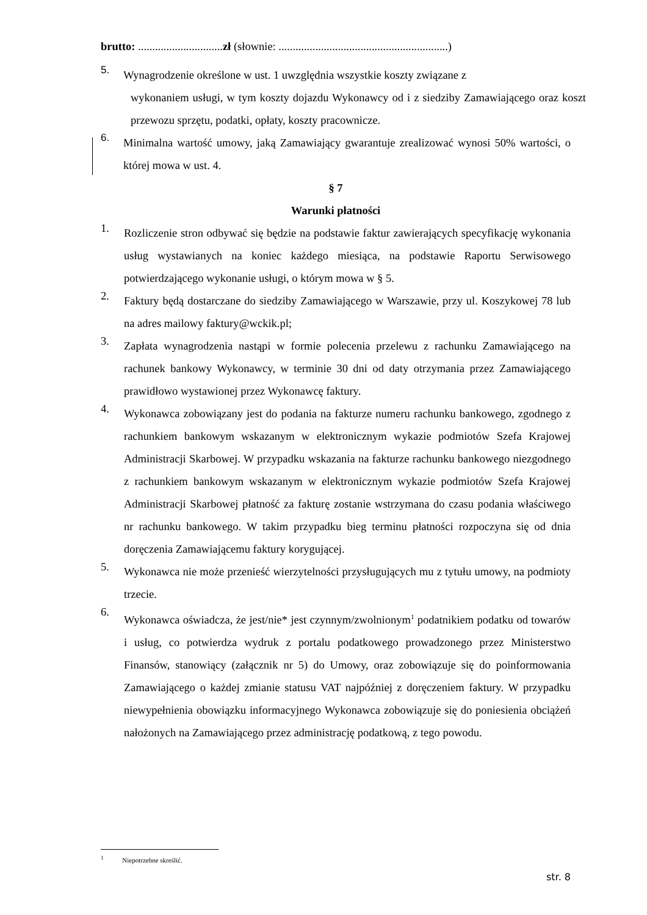brutto: ..............................zł (słownie: ............................................................)
5.
Wynagrodzenie określone w ust. 1 uwzględnia wszystkie koszty związane z
wykonaniem usługi, w tym koszty dojazdu Wykonawcy od i z siedziby Zamawiającego oraz koszt przewozu sprzętu, podatki, opłaty, koszty pracownicze.
6.
Minimalna wartość umowy, jaką Zamawiający gwarantuje zrealizować wynosi 50% wartości, o której mowa w ust. 4.
§ 7
Warunki płatności
1.
Rozliczenie stron odbywać się będzie na podstawie faktur zawierających specyfikację wykonania usług wystawianych na koniec każdego miesiąca, na podstawie Raportu Serwisowego potwierdzającego wykonanie usługi, o którym mowa w § 5.
2.
Faktury będą dostarczane do siedziby Zamawiającego w Warszawie, przy ul. Koszykowej 78 lub na adres mailowy faktury@wckik.pl;
3.
Zapłata wynagrodzenia nastąpi w formie polecenia przelewu z rachunku Zamawiającego na rachunek bankowy Wykonawcy, w terminie 30 dni od daty otrzymania przez Zamawiającego prawidłowo wystawionej przez Wykonawcę faktury.
4.
Wykonawca zobowiązany jest do podania na fakturze numeru rachunku bankowego, zgodnego z rachunkiem bankowym wskazanym w elektronicznym wykazie podmiotów Szefa Krajowej Administracji Skarbowej. W przypadku wskazania na fakturze rachunku bankowego niezgodnego z rachunkiem bankowym wskazanym w elektronicznym wykazie podmiotów Szefa Krajowej Administracji Skarbowej płatność za fakturę zostanie wstrzymana do czasu podania właściwego nr rachunku bankowego. W takim przypadku bieg terminu płatności rozpoczyna się od dnia doręczenia Zamawiającemu faktury korygującej.
5.
Wykonawca nie może przenieść wierzytelności przysługujących mu z tytułu umowy, na podmioty trzecie.
6.
Wykonawca oświadcza, że jest/nie* jest czynnym/zwolnionym<sup>1</sup> podatnikiem podatku od towarów i usług, co potwierdza wydruk z portalu podatkowego prowadzonego przez Ministerstwo Finansów, stanowiący (załącznik nr 5) do Umowy, oraz zobowiązuje się do poinformowania Zamawiającego o każdej zmianie statusu VAT najpóźniej z doręczeniem faktury. W przypadku niewypełnienia obowiązku informacyjnego Wykonawca zobowiązuje się do poniesienia obciążeń nałożonych na Zamawiającego przez administrację podatkową, z tego powodu.
<sup>1</sup> Niepotrzebne skreślić.
str. 8